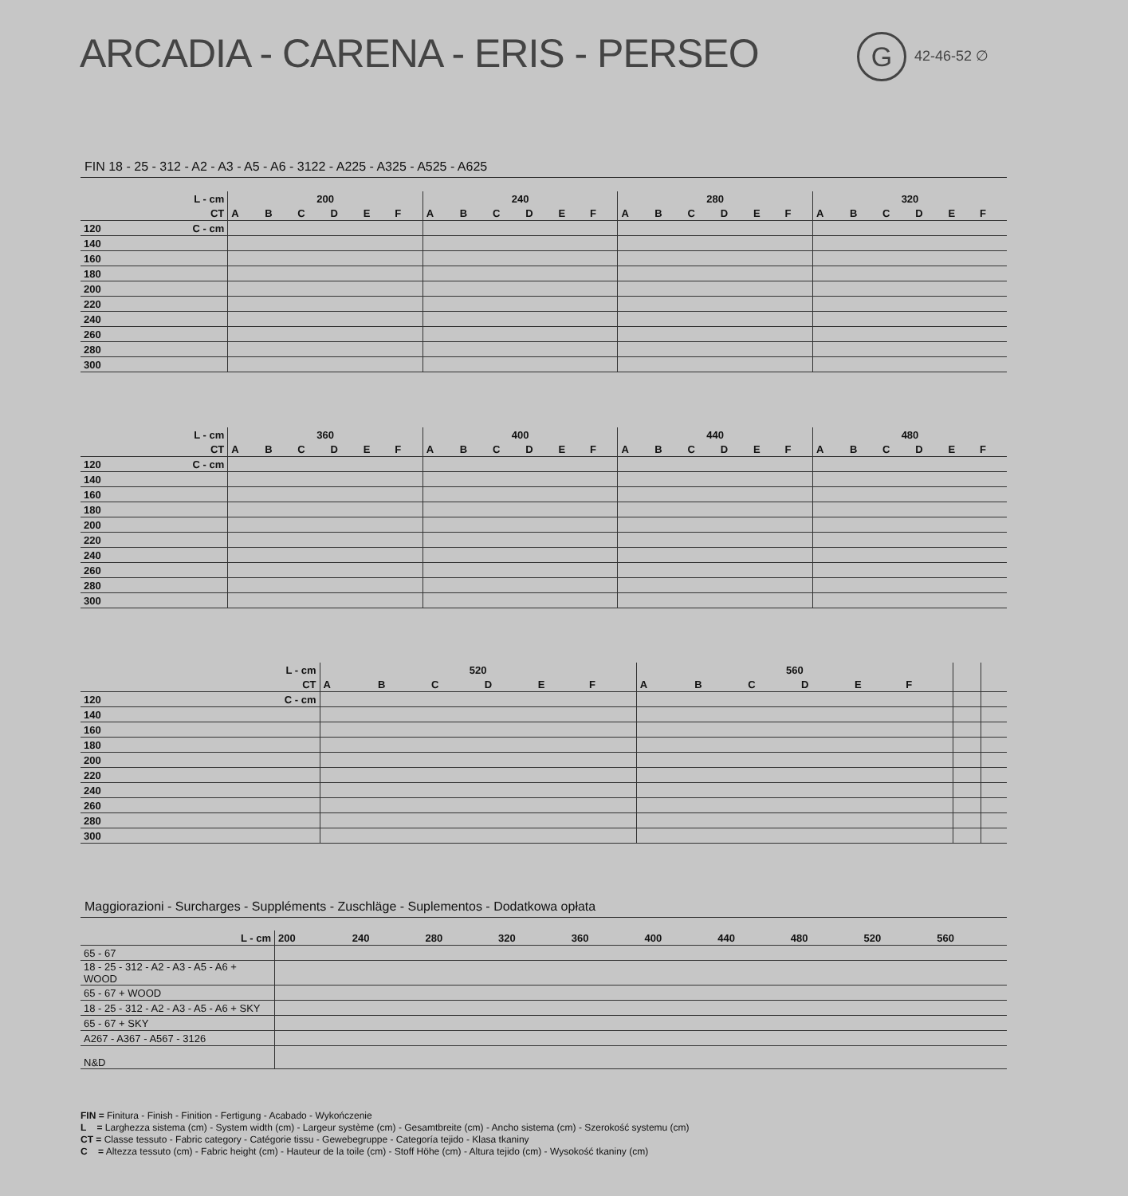ARCADIA - CARENA - ERIS - PERSEO
G 42-46-52 ∅
FIN 18 - 25 - 312 - A2 - A3 - A5 - A6 - 3122 - A225 - A325 - A525 - A625
| L - cm | | 200 | | | | | | 240 | | | | | | 280 | | | | | | 320 | | | | | |
| --- | --- | --- | --- | --- | --- | --- | --- | --- | --- | --- | --- | --- | --- | --- | --- | --- | --- | --- | --- | --- | --- | --- | --- | --- | --- |
| CT | | A | B | C | D | E | F | A | B | C | D | E | F | A | B | C | D | E | F | A | B | C | D | E | F |
| 120 | C - cm | | | | | | | | | | | | | | | | | | | | | | | | |
| 140 | | | | | | | | | | | | | | | | | | | | | | | | | |
| 160 | | | | | | | | | | | | | | | | | | | | | | | | | |
| 180 | | | | | | | | | | | | | | | | | | | | | | | | | |
| 200 | | | | | | | | | | | | | | | | | | | | | | | | | |
| 220 | | | | | | | | | | | | | | | | | | | | | | | | | |
| 240 | | | | | | | | | | | | | | | | | | | | | | | | | |
| 260 | | | | | | | | | | | | | | | | | | | | | | | | | |
| 280 | | | | | | | | | | | | | | | | | | | | | | | | | |
| 300 | | | | | | | | | | | | | | | | | | | | | | | | | |
| L - cm | | 360 | | | | | | 400 | | | | | | 440 | | | | | | 480 | | | | | |
| --- | --- | --- | --- | --- | --- | --- | --- | --- | --- | --- | --- | --- | --- | --- | --- | --- | --- | --- | --- | --- | --- | --- | --- | --- | --- |
| CT | | A | B | C | D | E | F | A | B | C | D | E | F | A | B | C | D | E | F | A | B | C | D | E | F |
| 120 | C - cm | | | | | | | | | | | | | | | | | | | | | | | | |
| 140 | | | | | | | | | | | | | | | | | | | | | | | | | |
| 160 | | | | | | | | | | | | | | | | | | | | | | | | | |
| 180 | | | | | | | | | | | | | | | | | | | | | | | | | |
| 200 | | | | | | | | | | | | | | | | | | | | | | | | | |
| 220 | | | | | | | | | | | | | | | | | | | | | | | | | |
| 240 | | | | | | | | | | | | | | | | | | | | | | | | | |
| 260 | | | | | | | | | | | | | | | | | | | | | | | | | |
| 280 | | | | | | | | | | | | | | | | | | | | | | | | | |
| 300 | | | | | | | | | | | | | | | | | | | | | | | | | |
| L - cm | | 520 | | | | | | 560 | | | | | | | |
| --- | --- | --- | --- | --- | --- | --- | --- | --- | --- | --- | --- | --- | --- | --- | --- |
| CT | | A | B | C | D | E | F | A | B | C | D | E | F | | |
| 120 | C - cm | | | | | | | | | | | | | | |
| 140 | | | | | | | | | | | | | | | |
| 160 | | | | | | | | | | | | | | | |
| 180 | | | | | | | | | | | | | | | |
| 200 | | | | | | | | | | | | | | | |
| 220 | | | | | | | | | | | | | | | |
| 240 | | | | | | | | | | | | | | | |
| 260 | | | | | | | | | | | | | | | |
| 280 | | | | | | | | | | | | | | | |
| 300 | | | | | | | | | | | | | | | |
Maggiorazioni - Surcharges - Suppléments - Zuschläge - Suplementos - Dodatkowa opłata
| L - cm | 200 | 240 | 280 | 320 | 360 | 400 | 440 | 480 | 520 | 560 |
| 65 - 67 | | | | | | | | | | |
| 18 - 25 - 312 - A2 - A3 - A5 - A6 + WOOD | | | | | | | | | | |
| 65 - 67 + WOOD | | | | | | | | | | |
| 18 - 25 - 312 - A2 - A3 - A5 - A6 + SKY | | | | | | | | | | |
| 65 - 67 + SKY | | | | | | | | | | |
| A267 - A367 - A567 - 3126 | | | | | | | | | | |
| N&D | | | | | | | | | | |
FIN = Finitura - Finish - Finition - Fertigung - Acabado - Wykończenie
L = Larghezza sistema (cm) - System width (cm) - Largeur système (cm) - Gesamtbreite (cm) - Ancho sistema (cm) - Szerokość systemu (cm)
CT = Classe tessuto - Fabric category - Catégorie tissu - Gewebegruppe - Categoría tejido - Klasa tkaniny
C = Altezza tessuto (cm) - Fabric height (cm) - Hauteur de la toile (cm) - Stoff Höhe (cm) - Altura tejido (cm) - Wysokość tkaniny (cm)